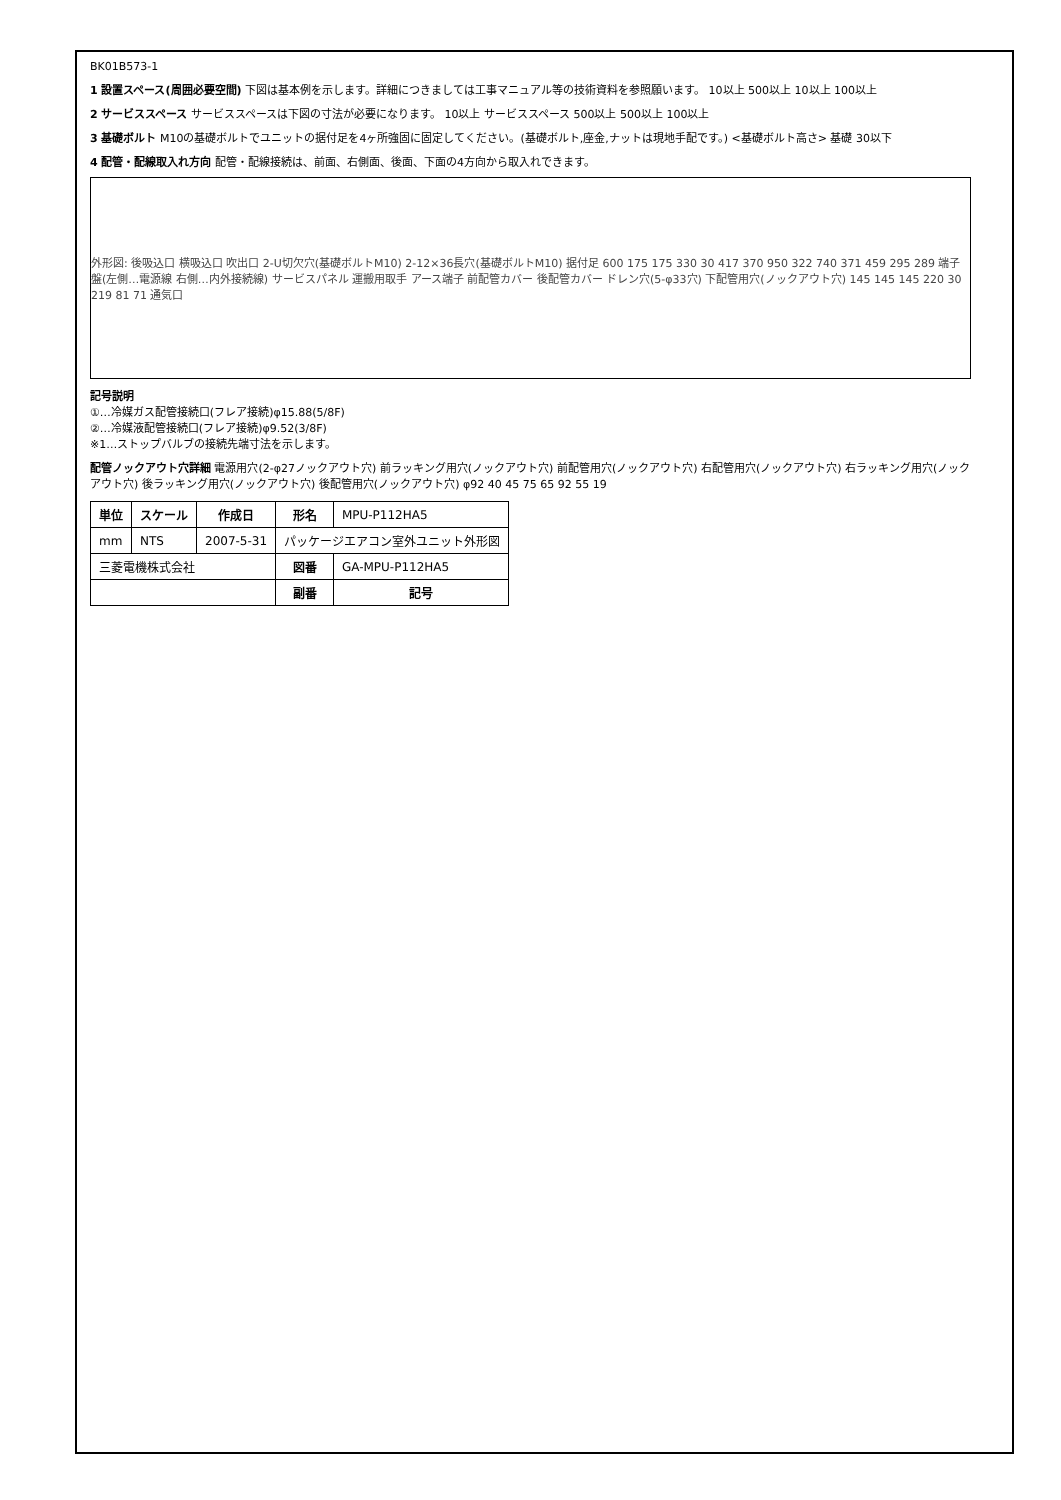BK01B573-1
1 設置スペース(周囲必要空間) 下図は基本例を示します。詳細につきましては工事マニュアル等の技術資料を参照願います。 10以上 500以上 10以上 100以上
2 サービススペース サービススペースは下図の寸法が必要になります。 10以上 サービススペース 500以上 500以上 100以上
3 基礎ボルト M10の基礎ボルトでユニットの据付足を4ヶ所強固に固定してください。(基礎ボルト,座金,ナットは現地手配です。) <基礎ボルト高さ> 基礎 30以下
4 配管・配線取入れ方向 配管・配線接続は、前面、右側面、後面、下面の4方向から取入れできます。
外形図: 後吸込口 横吸込口 吹出口 2-U切欠穴(基礎ボルトM10) 2-12×36長穴(基礎ボルトM10) 据付足 600 175 175 330 30 417 370 950 322 740 371 459 295 289 端子盤(左側…電源線 右側…内外接続線) サービスパネル 運搬用取手 アース端子 前配管カバー 後配管カバー ドレン穴(5-φ33穴) 下配管用穴(ノックアウト穴) 145 145 145 220 30 219 81 71 通気口
記号説明
①…冷媒ガス配管接続口(フレア接続)φ15.88(5/8F)
②…冷媒液配管接続口(フレア接続)φ9.52(3/8F)
※1…ストップバルブの接続先端寸法を示します。
配管ノックアウト穴詳細 電源用穴(2-φ27ノックアウト穴) 前ラッキング用穴(ノックアウト穴) 前配管用穴(ノックアウト穴) 右配管用穴(ノックアウト穴) 右ラッキング用穴(ノックアウト穴) 後ラッキング用穴(ノックアウト穴) 後配管用穴(ノックアウト穴) φ92 40 45 75 65 92 55 19
| 単位 | スケール | 作成日 | 形名 | MPU-P112HA5 |
| mm | NTS | 2007-5-31 | パッケージエアコン室外ユニット外形図 | |
| 三菱電機株式会社 | | | 図番 | GA-MPU-P112HA5 |
| | | | 副番 | 記号 |